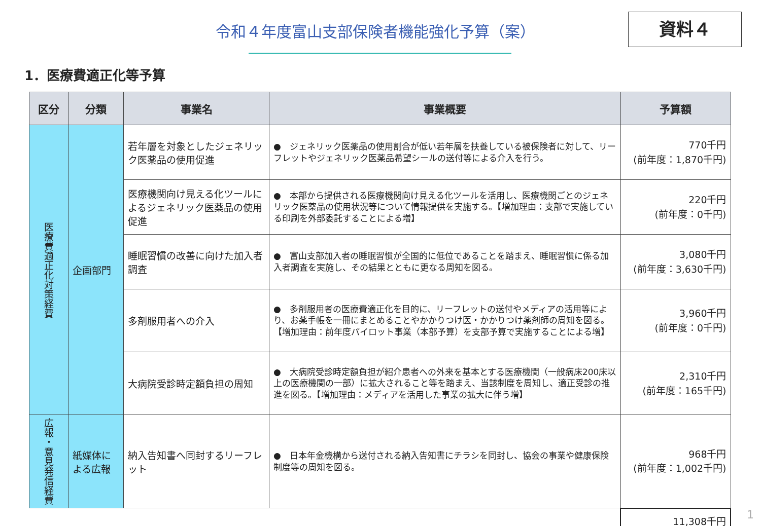令和４年度富山支部保険者機能強化予算（案） 資料４
1．医療費適正化等予算
| 区分 | 分類 | 事業名 | 事業概要 | 予算額 |
| --- | --- | --- | --- | --- |
| 医療費適正化対策経費 | 企画部門 | 若年層を対象としたジェネリック医薬品の使用促進 | ● ジェネリック医薬品の使用割合が低い若年層を扶養している被保険者に対して、リーフレットやジェネリック医薬品希望シールの送付等による介入を行う。 | 770千円 (前年度：1,870千円) |
| | | 医療機関向け見える化ツールによるジェネリック医薬品の使用促進 | ● 本部から提供される医療機関向け見える化ツールを活用し、医療機関ごとのジェネリック医薬品の使用状況等について情報提供を実施する。【増加理由：支部で実施している印刷を外部委託することによる増】 | 220千円 (前年度：0千円) |
| | | 睡眠習慣の改善に向けた加入者調査 | ● 富山支部加入者の睡眠習慣が全国的に低位であることを踏まえ、睡眠習慣に係る加入者調査を実施し、その結果とともに更なる周知を図る。 | 3,080千円 (前年度：3,630千円) |
| | | 多剤服用者への介入 | ● 多剤服用者の医療費適正化を目的に、リーフレットの送付やメディアの活用等により、お薬手帳を一冊にまとめることやかかりつけ医・かかりつけ薬剤師の周知を図る。【増加理由：前年度パイロット事業（本部予算）を支部予算で実施することによる増】 | 3,960千円 (前年度：0千円) |
| | | 大病院受診時定額負担の周知 | ● 大病院受診時定額負担が紹介患者への外来を基本とする医療機関（一般病床200床以上の医療機関の一部）に拡大されること等を踏まえ、当該制度を周知し、適正受診の推進を図る。【増加理由：メディアを活用した事業の拡大に伴う増】 | 2,310千円 (前年度：165千円) |
| 広報・意見発信経費 | 紙媒体による広報 | 納入告知書へ同封するリーフレット | ● 日本年金機構から送付される納入告知書にチラシを同封し、協会の事業や健康保険制度等の周知を図る。 | 968千円 (前年度：1,002千円) |
| | | | | 11,308千円 |
1